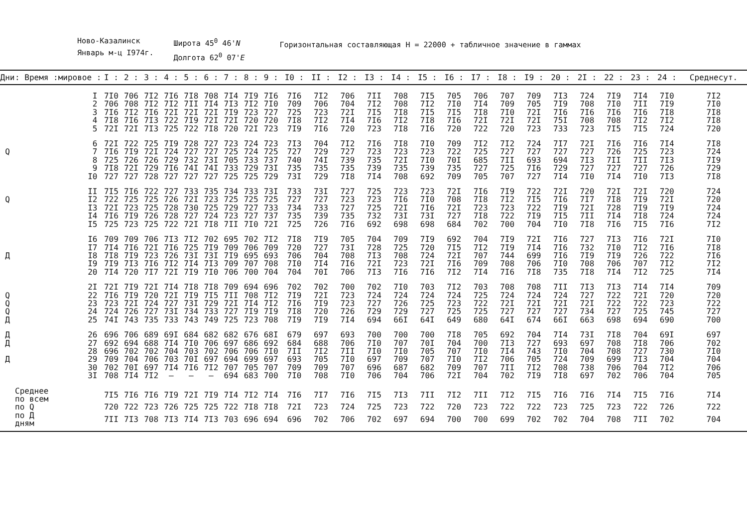Ново-Казалинск
Январь м-ц I974г.
Широта 45<sup>0</sup> 46'N
Долгота 62<sup>0</sup> 07'E
Горизонтальная составляющая H = 22000 + табличное значение в гаммах
| Дни | : Время :мировое : | I : | 2 : | 3 : | 4 : | 5 : | 6 : | 7 : | 8 : | 9 : | I0 : | II : | I2 : | I3 : | I4 : | I5 : | I6 : | I7 : | I8 : | I9 : | 20 : | 2I : | 22 : | 23 : | 24 : | Среднесут. |
| --- | --- | --- | --- | --- | --- | --- | --- | --- | --- | --- | --- | --- | --- | --- | --- | --- | --- | --- | --- | --- | --- | --- | --- | --- | --- | --- |
| | I | 7I0 | 706 | 7I2 | 7I6 | 7I8 | 708 | 7I4 | 7I9 | 7I6 | 7I6 | 7I2 | 706 | 7II | 708 | 7I5 | 705 | 706 | 707 | 709 | 7I3 | 724 | 7I9 | 7I4 | 7I0 | 7I2 |
| | 2 | 706 | 708 | 7I2 | 7I2 | 7II | 7I4 | 7I3 | 7I2 | 7I0 | 709 | 706 | 704 | 7I2 | 708 | 7I2 | 7I0 | 7I4 | 709 | 705 | 7I9 | 708 | 7I0 | 7II | 7I9 | 7I0 |
| | 3 | 7I6 | 7I2 | 7I6 | 72I | 72I | 72I | 7I9 | 723 | 727 | 725 | 723 | 72I | 7I5 | 7I8 | 7I5 | 7I5 | 7I8 | 7I0 | 72I | 7I6 | 7I6 | 7I6 | 7I6 | 7I8 | 7I8 |
| | 4 | 7I8 | 7I6 | 7I3 | 722 | 7I9 | 72I | 72I | 720 | 720 | 7I8 | 7I2 | 7I4 | 7I6 | 7I2 | 7I8 | 7I6 | 72I | 72I | 72I | 75I | 708 | 708 | 7I2 | 7I2 | 7I8 |
| | 5 | 72I | 72I | 7I3 | 725 | 722 | 7I8 | 720 | 72I | 723 | 7I9 | 7I6 | 720 | 723 | 7I8 | 7I6 | 720 | 722 | 720 | 723 | 733 | 723 | 7I5 | 7I5 | 724 | 720 |
| | 6 | 72I | 722 | 725 | 7I9 | 728 | 727 | 723 | 724 | 723 | 7I3 | 704 | 7I2 | 7I6 | 7I8 | 7I0 | 709 | 7I2 | 7I2 | 724 | 7I7 | 72I | 7I6 | 7I6 | 7I4 | 7I8 |
| Q | 7 | 7I6 | 7I9 | 72I | 724 | 727 | 727 | 725 | 724 | 725 | 727 | 729 | 727 | 723 | 723 | 723 | 722 | 725 | 727 | 727 | 727 | 727 | 726 | 725 | 723 | 724 |
| | 8 | 725 | 726 | 726 | 729 | 732 | 73I | 705 | 733 | 737 | 740 | 74I | 739 | 735 | 72I | 7I0 | 70I | 685 | 7II | 693 | 694 | 7I3 | 7II | 7II | 7I3 | 7I9 |
| | 9 | 7I8 | 72I | 729 | 7I6 | 74I | 74I | 733 | 729 | 73I | 735 | 735 | 735 | 739 | 735 | 739 | 735 | 727 | 725 | 7I6 | 729 | 727 | 727 | 727 | 726 | 729 |
| | I0 | 727 | 727 | 728 | 727 | 727 | 727 | 725 | 725 | 729 | 73I | 729 | 7I8 | 7I4 | 708 | 692 | 709 | 705 | 707 | 727 | 7I4 | 7I0 | 7I4 | 7I0 | 7I3 | 7I8 |
| | II | 7I5 | 7I6 | 722 | 727 | 733 | 735 | 734 | 733 | 73I | 733 | 73I | 727 | 725 | 723 | 723 | 72I | 7I6 | 7I9 | 722 | 72I | 720 | 72I | 72I | 720 | 724 |
| Q | I2 | 722 | 725 | 725 | 726 | 72I | 723 | 725 | 725 | 725 | 727 | 727 | 723 | 723 | 7I6 | 7I0 | 708 | 7I8 | 7I2 | 7I5 | 7I6 | 7I7 | 7I8 | 7I9 | 72I | 720 |
| | I3 | 72I | 723 | 725 | 728 | 730 | 725 | 729 | 727 | 733 | 734 | 733 | 727 | 725 | 72I | 7I6 | 72I | 723 | 723 | 722 | 7I9 | 72I | 728 | 7I9 | 7I9 | 724 |
| | I4 | 7I6 | 7I9 | 726 | 728 | 727 | 724 | 723 | 727 | 737 | 735 | 739 | 735 | 732 | 73I | 73I | 727 | 7I8 | 722 | 7I9 | 7I5 | 7II | 7I4 | 7I8 | 724 | 724 |
| | I5 | 725 | 723 | 725 | 722 | 72I | 7I8 | 7II | 7I0 | 72I | 725 | 726 | 7I6 | 692 | 698 | 698 | 684 | 702 | 700 | 704 | 7I0 | 7I8 | 7I6 | 7I5 | 7I6 | 7I2 |
| | I6 | 709 | 709 | 706 | 7I3 | 7I2 | 702 | 695 | 702 | 7I2 | 7I8 | 7I9 | 705 | 704 | 709 | 7I9 | 692 | 704 | 7I9 | 72I | 7I6 | 727 | 7I3 | 7I6 | 72I | 7I0 |
| | I7 | 7I4 | 7I6 | 72I | 7I6 | 725 | 7I9 | 709 | 706 | 709 | 720 | 727 | 73I | 728 | 725 | 720 | 7I5 | 7I2 | 7I9 | 7I4 | 7I6 | 732 | 7I0 | 7I2 | 7I6 | 7I8 |
| Д | I8 | 7I8 | 7I9 | 723 | 726 | 73I | 73I | 7I9 | 695 | 693 | 706 | 704 | 708 | 7I3 | 708 | 724 | 72I | 707 | 744 | 699 | 7I6 | 7I9 | 7I9 | 726 | 722 | 7I6 |
| | I9 | 7I9 | 7I3 | 7I6 | 7I2 | 7I4 | 7I3 | 709 | 707 | 708 | 7I0 | 7I4 | 7I6 | 72I | 723 | 72I | 7I6 | 709 | 708 | 706 | 7I0 | 708 | 706 | 707 | 7I2 | 7I2 |
| | 20 | 7I4 | 720 | 7I7 | 72I | 7I9 | 7I0 | 706 | 700 | 704 | 704 | 70I | 706 | 7I3 | 7I6 | 7I6 | 7I2 | 7I4 | 7I6 | 7I8 | 735 | 7I8 | 7I4 | 7I2 | 725 | 7I4 |
| | 2I | 72I | 7I9 | 72I | 7I4 | 7I8 | 7I8 | 709 | 694 | 696 | 702 | 702 | 700 | 702 | 7I0 | 703 | 7I2 | 703 | 708 | 708 | 7II | 7I3 | 7I3 | 7I4 | 7I4 | 709 |
| Q | 22 | 7I6 | 7I9 | 720 | 72I | 7I9 | 7I5 | 7II | 708 | 7I2 | 7I9 | 72I | 723 | 724 | 724 | 724 | 724 | 725 | 724 | 724 | 724 | 727 | 722 | 72I | 720 | 720 |
| Q | 23 | 723 | 72I | 724 | 727 | 73I | 729 | 72I | 7I4 | 7I2 | 7I6 | 7I9 | 723 | 727 | 726 | 725 | 723 | 722 | 72I | 72I | 72I | 72I | 722 | 722 | 723 | 722 |
| Q | 24 | 724 | 726 | 727 | 73I | 734 | 733 | 727 | 7I9 | 7I9 | 7I8 | 720 | 726 | 729 | 729 | 727 | 725 | 725 | 727 | 727 | 727 | 734 | 727 | 725 | 745 | 727 |
| Д | 25 | 74I | 743 | 735 | 733 | 743 | 749 | 725 | 723 | 708 | 7I9 | 7I9 | 7I4 | 694 | 66I | 64I | 649 | 680 | 64I | 674 | 66I | 663 | 698 | 694 | 690 | 700 |
| Д | 26 | 696 | 706 | 689 | 69I | 684 | 682 | 682 | 676 | 68I | 679 | 697 | 693 | 700 | 700 | 700 | 7I8 | 705 | 692 | 704 | 7I4 | 73I | 7I8 | 704 | 69I | 697 |
| Д | 27 | 692 | 694 | 688 | 7I4 | 7I0 | 706 | 697 | 686 | 692 | 684 | 688 | 706 | 7I0 | 707 | 70I | 704 | 700 | 7I3 | 727 | 693 | 697 | 708 | 7I8 | 706 | 702 |
| | 28 | 696 | 702 | 702 | 704 | 703 | 702 | 706 | 706 | 7I0 | 7II | 7I2 | 7II | 7I0 | 7I0 | 705 | 707 | 7I0 | 7I4 | 743 | 7I0 | 704 | 708 | 727 | 730 | 7I0 |
| Д | 29 | 709 | 704 | 706 | 703 | 70I | 697 | 694 | 699 | 697 | 693 | 705 | 7I0 | 697 | 709 | 707 | 7I0 | 7I2 | 706 | 705 | 724 | 709 | 699 | 7I3 | 704 | 704 |
| | 30 | 702 | 70I | 697 | 7I4 | 7I6 | 7I2 | 707 | 705 | 707 | 709 | 709 | 707 | 696 | 687 | 682 | 709 | 707 | 7II | 7I2 | 708 | 738 | 706 | 704 | 7I2 | 706 |
| | 3I | 708 | 7I4 | 7I2 | – | – | – | 694 | 683 | 700 | 7I0 | 708 | 7I0 | 706 | 704 | 706 | 72I | 704 | 702 | 7I9 | 7I8 | 697 | 702 | 706 | 704 | 705 |
| | Среднее по всем | 7I5 | 7I6 | 7I6 | 7I9 | 72I | 7I9 | 7I4 | 7I2 | 7I4 | 7I6 | 7I7 | 7I6 | 7I5 | 7I3 | 7II | 7I2 | 7II | 7I2 | 7I5 | 7I6 | 7I6 | 7I4 | 7I5 | 7I6 | 7I4 |
| | по Q | 720 | 722 | 723 | 726 | 725 | 725 | 722 | 7I8 | 7I8 | 72I | 723 | 724 | 725 | 723 | 722 | 720 | 723 | 722 | 722 | 723 | 725 | 723 | 722 | 726 | 722 |
| | по Д дням | 7II | 7I3 | 708 | 7I3 | 7I4 | 7I3 | 703 | 696 | 694 | 696 | 702 | 706 | 702 | 697 | 694 | 700 | 700 | 699 | 702 | 702 | 704 | 708 | 7II | 702 | 704 |